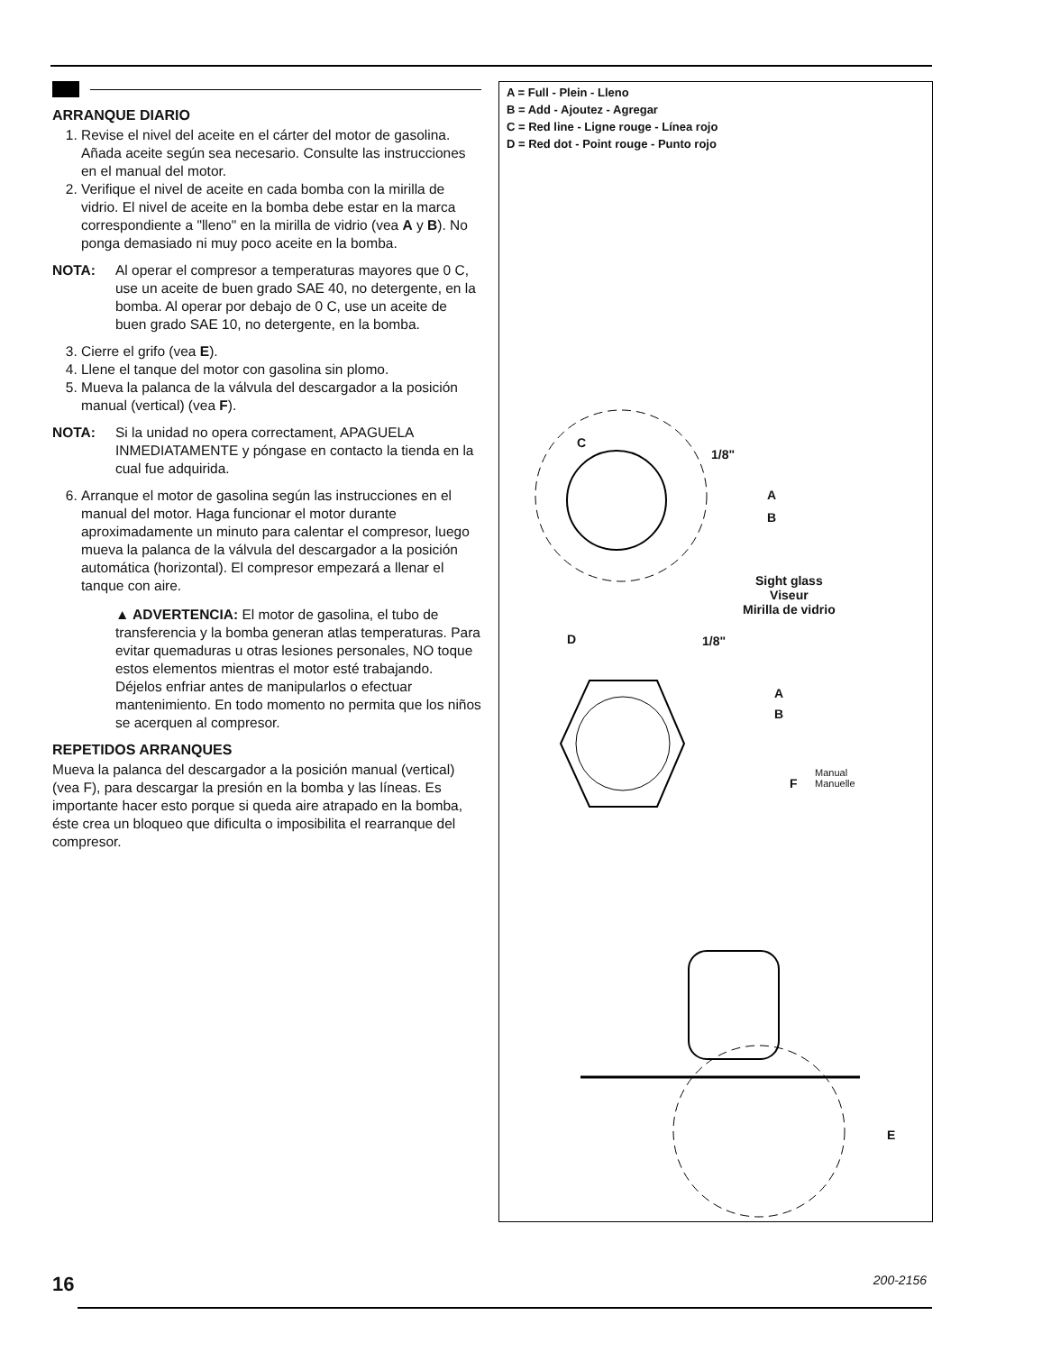ARRANQUE DIARIO
1. Revise el nivel del aceite en el cárter del motor de gasolina. Añada aceite según sea necesario. Consulte las instrucciones en el manual del motor.
2. Verifique el nivel de aceite en cada bomba con la mirilla de vidrio. El nivel de aceite en la bomba debe estar en la marca correspondiente a "lleno" en la mirilla de vidrio (vea A y B). No ponga demasiado ni muy poco aceite en la bomba.
NOTA: Al operar el compresor a temperaturas mayores que 0 C, use un aceite de buen grado SAE 40, no detergente, en la bomba. Al operar por debajo de 0 C, use un aceite de buen grado SAE 10, no detergente, en la bomba.
3. Cierre el grifo (vea E).
4. Llene el tanque del motor con gasolina sin plomo.
5. Mueva la palanca de la válvula del descargador a la posición manual (vertical) (vea F).
NOTA: Si la unidad no opera correctament, APAGUELA INMEDIATAMENTE y póngase en contacto la tienda en la cual fue adquirida.
6. Arranque el motor de gasolina según las instrucciones en el manual del motor. Haga funcionar el motor durante aproximadamente un minuto para calentar el compresor, luego mueva la palanca de la válvula del descargador a la posición automática (horizontal). El compresor empezará a llenar el tanque con aire.
▲ ADVERTENCIA: El motor de gasolina, el tubo de transferencia y la bomba generan atlas temperaturas. Para evitar quemaduras u otras lesiones personales, NO toque estos elementos mientras el motor esté trabajando. Déjelos enfriar antes de manipularlos o efectuar mantenimiento. En todo momento no permita que los niños se acerquen al compresor.
REPETIDOS ARRANQUES
Mueva la palanca del descargador a la posición manual (vertical) (vea F), para descargar la presión en la bomba y las líneas. Es importante hacer esto porque si queda aire atrapado en la bomba, éste crea un bloqueo que dificulta o imposibilita el rearranque del compresor.
A = Full - Plein - Lleno
B = Add - Ajoutez - Agregar
C = Red line - Ligne rouge - Línea rojo
D = Red dot - Point rouge - Punto rojo
C
1/8"
A
B
Sight glass
Viseur
Mirilla de vidrio
D 1/8"
A
B
F
Manual
Manuelle
E
16 200-2156